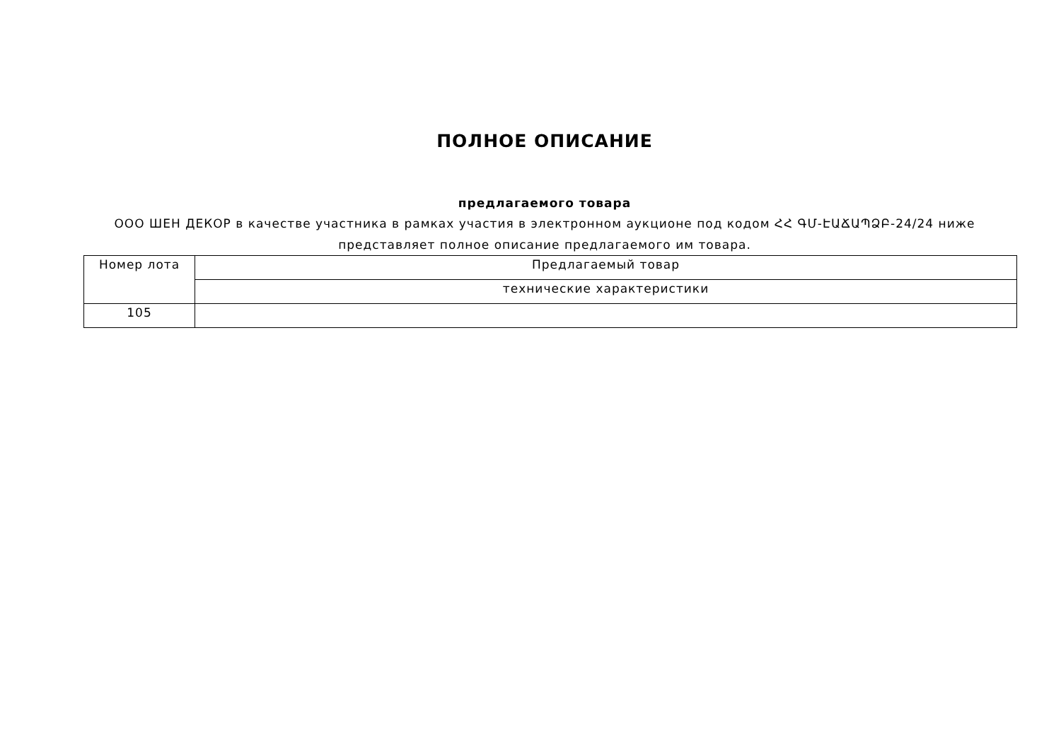ПОЛНОЕ ОПИСАНИЕ
предлагаемого товара
ООО ШЕН ДЕКОР в качестве участника в рамках участия в электронном аукционе под кодом ՀՀ ԳՄ-ԷԱՃԱՊՁԲ-24/24 ниже представляет полное описание предлагаемого им товара.
| Номер лота | Предлагаемый товар |
| --- | --- |
| | технические характеристики |
| 105 | |